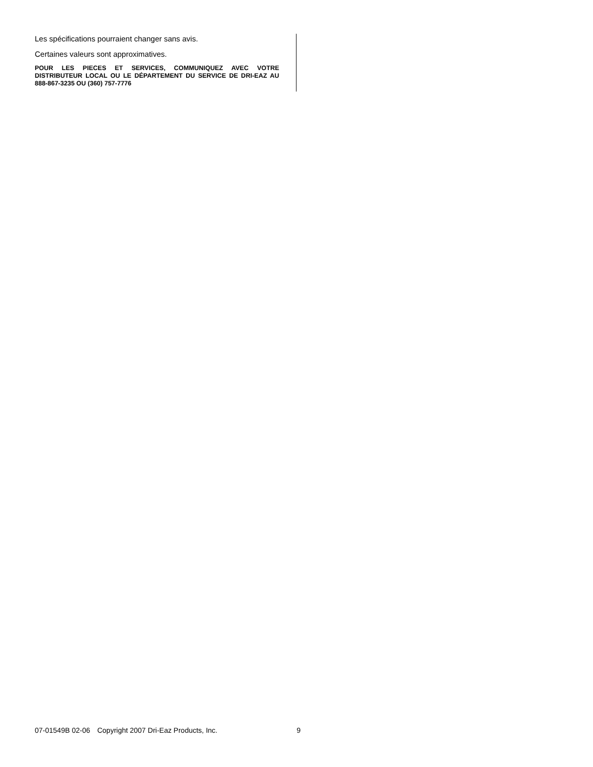Les spécifications pourraient changer sans avis.
Certaines valeurs sont approximatives.
POUR LES PIECES ET SERVICES, COMMUNIQUEZ AVEC VOTRE DISTRIBUTEUR LOCAL OU LE DÉPARTEMENT DU SERVICE DE DRI-EAZ AU 888-867-3235 OU (360) 757-7776
07-01549B 02-06 Copyright 2007 Dri-Eaz Products, Inc. 9